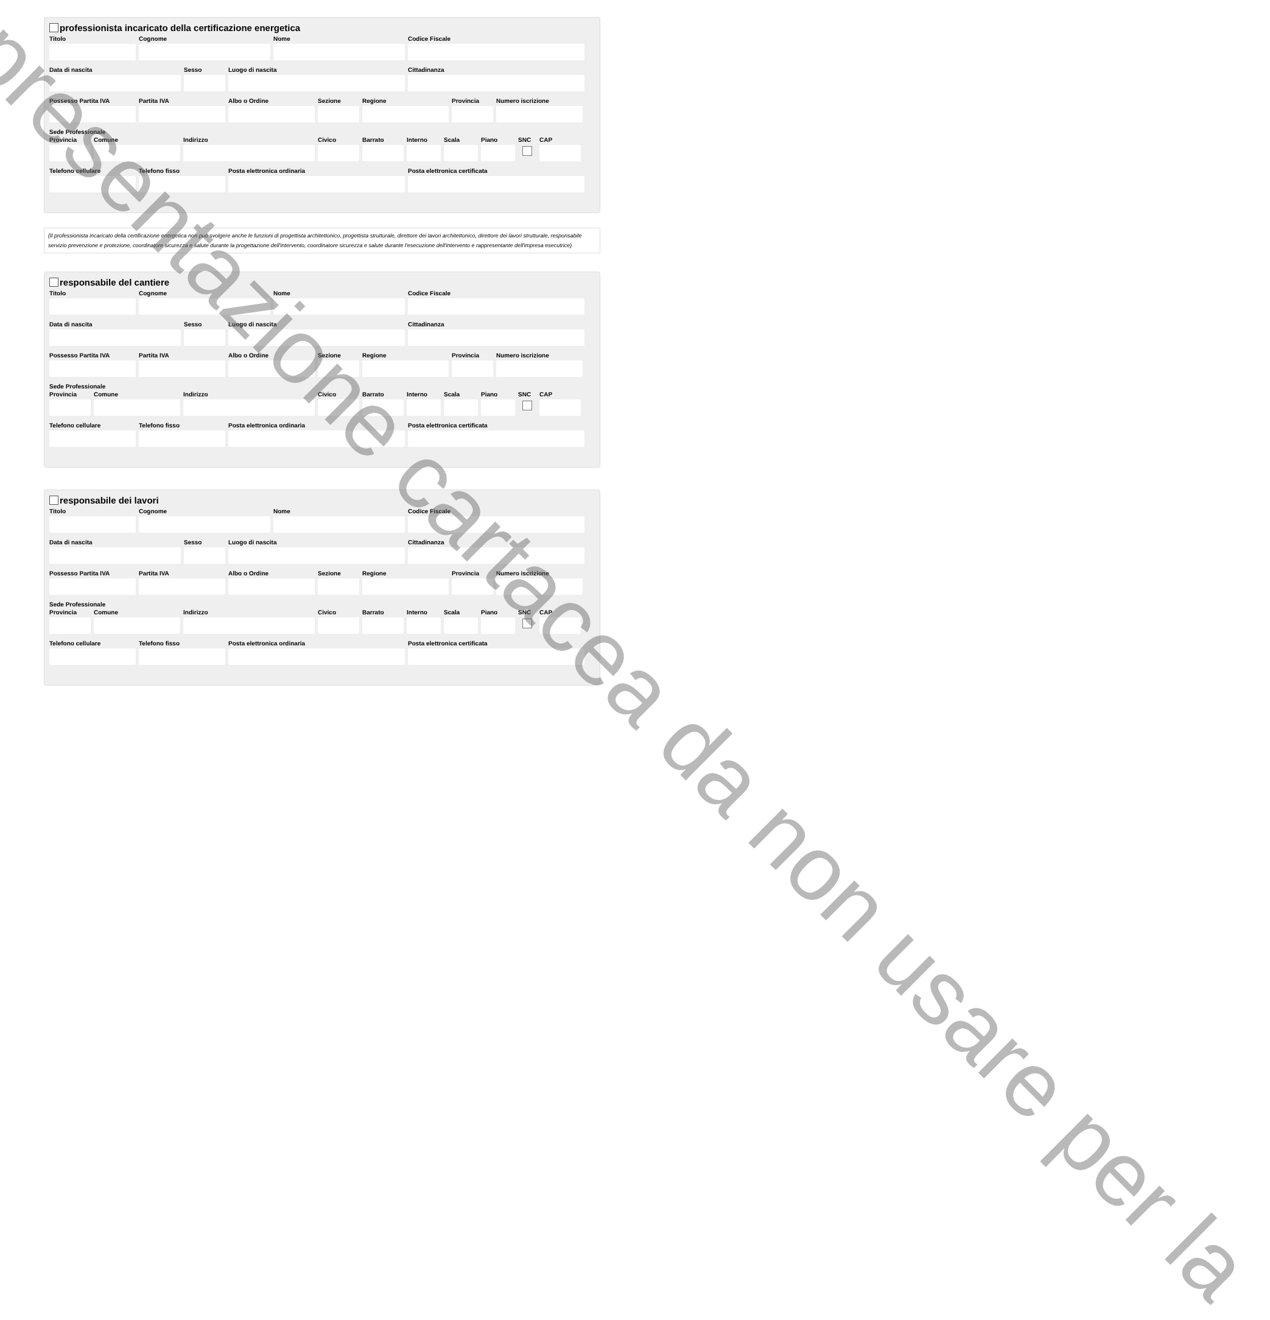professionista incaricato della certificazione energetica
Titolo Cognome Nome Codice Fiscale
Data di nascita Sesso Luogo di nascita Cittadinanza
Possesso Partita IVA
Partita IVA Albo o Ordine Sezione Regione Provincia
Numero iscrizione
Sede Professionale
Provincia
Comune Indirizzo Civico Barrato Interno
Scala Piano SNC CAP
Telefono cellulare
Telefono fisso Posta elettronica ordinaria Posta elettronica certificata
(Il professionista incaricato della certificazione energetica non può svolgere anche le funzioni di progettista architettonico, progettista strutturale, direttore dei lavori architettonico, direttore dei lavori strutturale, responsabile servizio prevenzione e protezione, coordinatore sicurezza e salute durante la progettazione dell'intervento, coordinatore sicurezza e salute durante l'esecuzione dell'intervento e rappresentante dell'impresa esecutrice)
responsabile del cantiere
Titolo Cognome Nome Codice Fiscale
Data di nascita Sesso Luogo di nascita Cittadinanza
Possesso Partita IVA
Partita IVA Albo o Ordine Sezione Regione Provincia
Numero iscrizione
Sede Professionale
Provincia
Comune Indirizzo Civico Barrato Interno
Scala Piano SNC CAP
Telefono cellulare
Telefono fisso Posta elettronica ordinaria Posta elettronica certificata
responsabile dei lavori
Titolo Cognome Nome Codice Fiscale
Data di nascita Sesso Luogo di nascita Cittadinanza
Possesso Partita IVA
Partita IVA Albo o Ordine Sezione Regione Provincia
Numero iscrizione
Sede Professionale
Provincia
Comune Indirizzo Civico Barrato Interno
Scala Piano SNC CAP
Telefono cellulare
Telefono fisso Posta elettronica ordinaria Posta elettronica certificata
presentazione cartacea da non usare per la